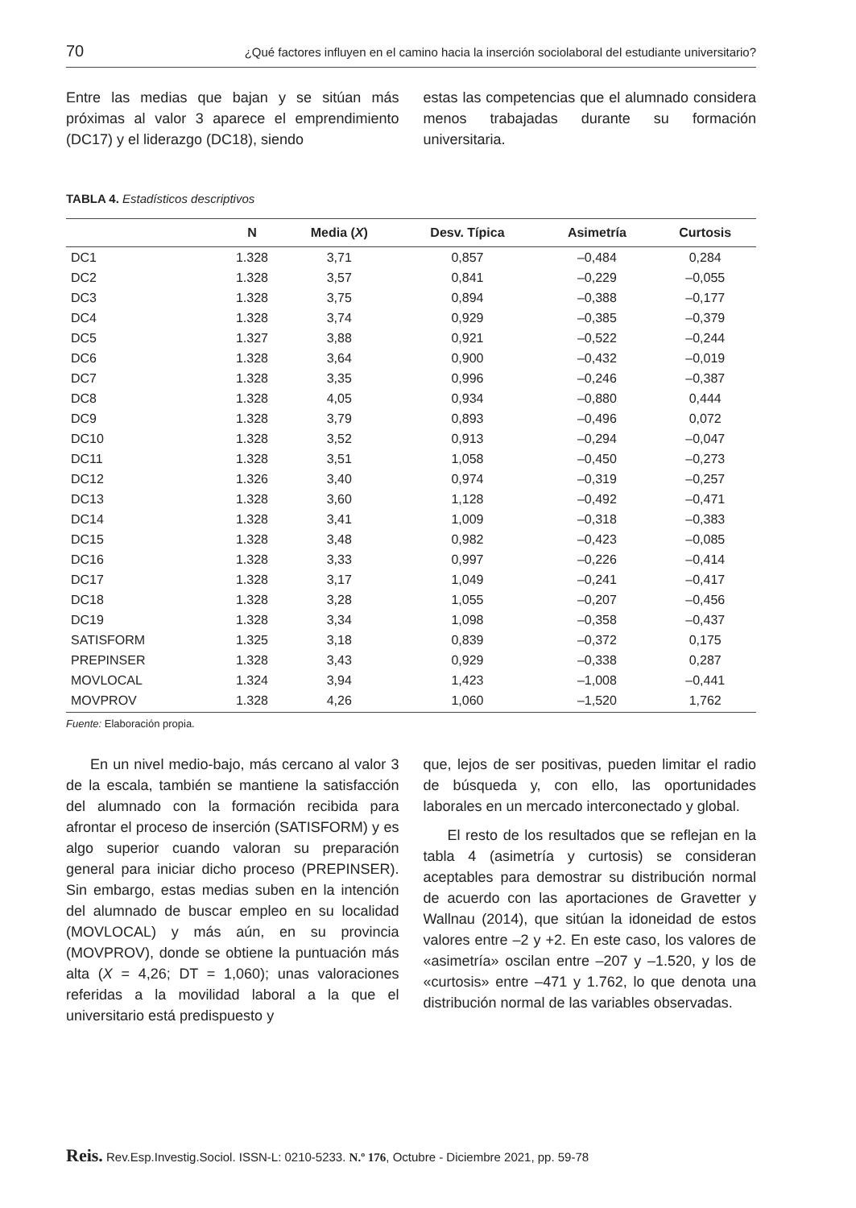70 ¿Qué factores influyen en el camino hacia la inserción sociolaboral del estudiante universitario?
Entre las medias que bajan y se sitúan más próximas al valor 3 aparece el emprendimiento (DC17) y el liderazgo (DC18), siendo
estas las competencias que el alumnado considera menos trabajadas durante su formación universitaria.
TABLA 4. Estadísticos descriptivos
| | N | Media ( X ) | Desv. Típica | Asimetría | Curtosis |
| --- | --- | --- | --- | --- | --- |
| DC1 | 1.328 | 3,71 | 0,857 | –0,484 | 0,284 |
| DC2 | 1.328 | 3,57 | 0,841 | –0,229 | –0,055 |
| DC3 | 1.328 | 3,75 | 0,894 | –0,388 | –0,177 |
| DC4 | 1.328 | 3,74 | 0,929 | –0,385 | –0,379 |
| DC5 | 1.327 | 3,88 | 0,921 | –0,522 | –0,244 |
| DC6 | 1.328 | 3,64 | 0,900 | –0,432 | –0,019 |
| DC7 | 1.328 | 3,35 | 0,996 | –0,246 | –0,387 |
| DC8 | 1.328 | 4,05 | 0,934 | –0,880 | 0,444 |
| DC9 | 1.328 | 3,79 | 0,893 | –0,496 | 0,072 |
| DC10 | 1.328 | 3,52 | 0,913 | –0,294 | –0,047 |
| DC11 | 1.328 | 3,51 | 1,058 | –0,450 | –0,273 |
| DC12 | 1.326 | 3,40 | 0,974 | –0,319 | –0,257 |
| DC13 | 1.328 | 3,60 | 1,128 | –0,492 | –0,471 |
| DC14 | 1.328 | 3,41 | 1,009 | –0,318 | –0,383 |
| DC15 | 1.328 | 3,48 | 0,982 | –0,423 | –0,085 |
| DC16 | 1.328 | 3,33 | 0,997 | –0,226 | –0,414 |
| DC17 | 1.328 | 3,17 | 1,049 | –0,241 | –0,417 |
| DC18 | 1.328 | 3,28 | 1,055 | –0,207 | –0,456 |
| DC19 | 1.328 | 3,34 | 1,098 | –0,358 | –0,437 |
| SATISFORM | 1.325 | 3,18 | 0,839 | –0,372 | 0,175 |
| PREPINSER | 1.328 | 3,43 | 0,929 | –0,338 | 0,287 |
| MOVLOCAL | 1.324 | 3,94 | 1,423 | –1,008 | –0,441 |
| MOVPROV | 1.328 | 4,26 | 1,060 | –1,520 | 1,762 |
Fuente: Elaboración propia.
En un nivel medio-bajo, más cercano al valor 3 de la escala, también se mantiene la satisfacción del alumnado con la formación recibida para afrontar el proceso de inserción (SATISFORM) y es algo superior cuando valoran su preparación general para iniciar dicho proceso (PREPINSER). Sin embargo, estas medias suben en la intención del alumnado de buscar empleo en su localidad (MOVLOCAL) y más aún, en su provincia (MOVPROV), donde se obtiene la puntuación más alta (X = 4,26; DT = 1,060); unas valoraciones referidas a la movilidad laboral a la que el universitario está predispuesto y
que, lejos de ser positivas, pueden limitar el radio de búsqueda y, con ello, las oportunidades laborales en un mercado interconectado y global.
El resto de los resultados que se reflejan en la tabla 4 (asimetría y curtosis) se consideran aceptables para demostrar su distribución normal de acuerdo con las aportaciones de Gravetter y Wallnau (2014), que sitúan la idoneidad de estos valores entre –2 y +2. En este caso, los valores de «asimetría» oscilan entre –207 y –1.520, y los de «curtosis» entre –471 y 1.762, lo que denota una distribución normal de las variables observadas.
Reis. Rev.Esp.Investig.Sociol. ISSN-L: 0210-5233. N.º 176, Octubre - Diciembre 2021, pp. 59-78